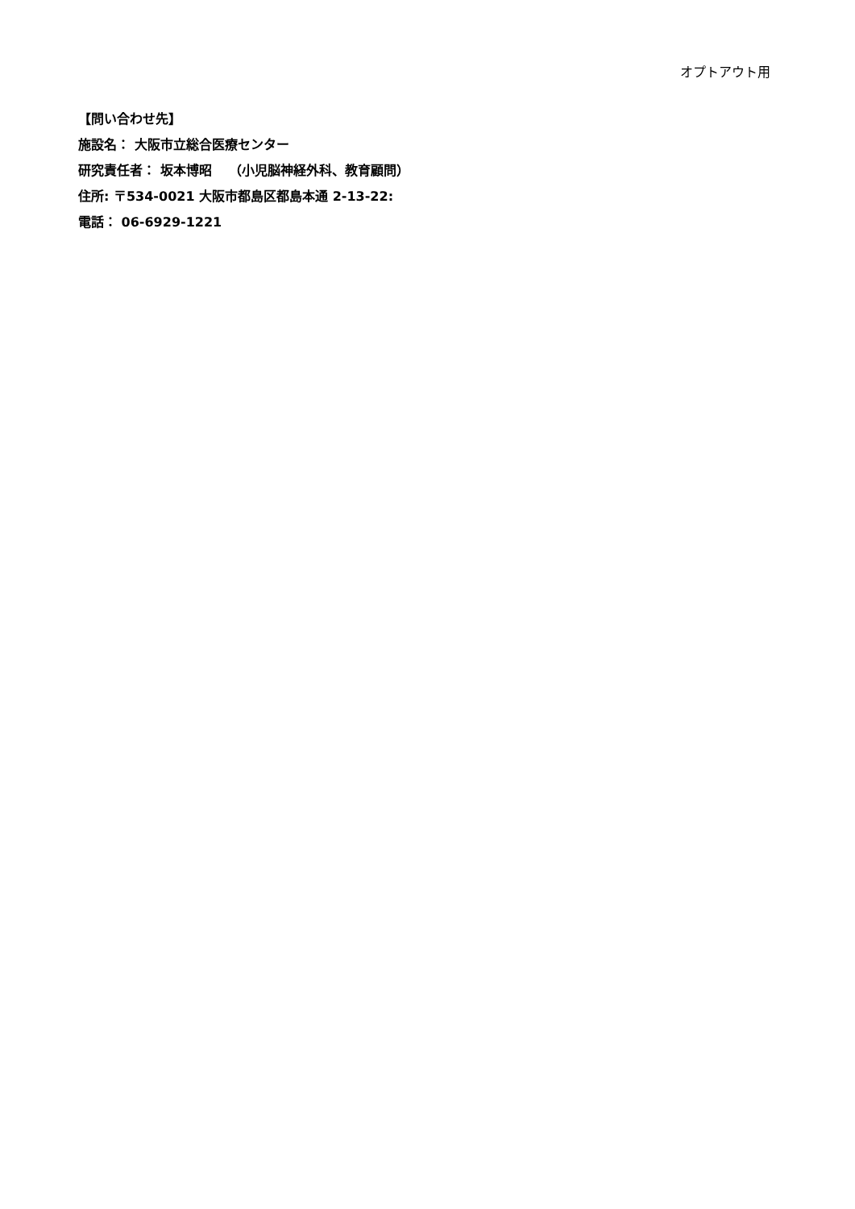オプトアウト用
【問い合わせ先】
施設名： 大阪市立総合医療センター
研究責任者： 坂本博昭　 （小児脳神経外科、教育顧問）
住所: 〒534-0021 大阪市都島区都島本通 2-13-22:
電話： 06-6929-1221